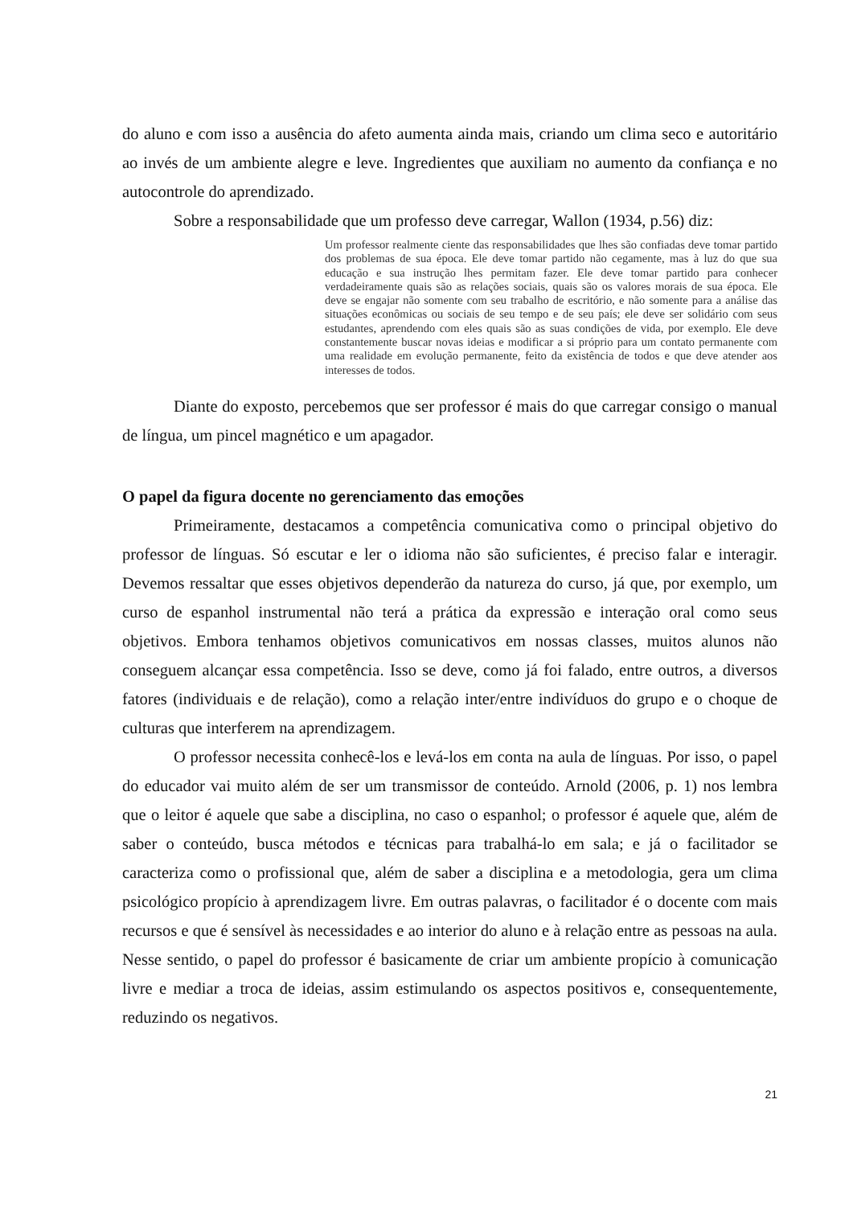do aluno e com isso a ausência do afeto aumenta ainda mais, criando um clima seco e autoritário ao invés de um ambiente alegre e leve. Ingredientes que auxiliam no aumento da confiança e no autocontrole do aprendizado.
Sobre a responsabilidade que um professo deve carregar, Wallon (1934, p.56) diz:
Um professor realmente ciente das responsabilidades que lhes são confiadas deve tomar partido dos problemas de sua época. Ele deve tomar partido não cegamente, mas à luz do que sua educação e sua instrução lhes permitam fazer. Ele deve tomar partido para conhecer verdadeiramente quais são as relações sociais, quais são os valores morais de sua época. Ele deve se engajar não somente com seu trabalho de escritório, e não somente para a análise das situações econômicas ou sociais de seu tempo e de seu país; ele deve ser solidário com seus estudantes, aprendendo com eles quais são as suas condições de vida, por exemplo. Ele deve constantemente buscar novas ideias e modificar a si próprio para um contato permanente com uma realidade em evolução permanente, feito da existência de todos e que deve atender aos interesses de todos.
Diante do exposto, percebemos que ser professor é mais do que carregar consigo o manual de língua, um pincel magnético e um apagador.
O papel da figura docente no gerenciamento das emoções
Primeiramente, destacamos a competência comunicativa como o principal objetivo do professor de línguas. Só escutar e ler o idioma não são suficientes, é preciso falar e interagir. Devemos ressaltar que esses objetivos dependerão da natureza do curso, já que, por exemplo, um curso de espanhol instrumental não terá a prática da expressão e interação oral como seus objetivos. Embora tenhamos objetivos comunicativos em nossas classes, muitos alunos não conseguem alcançar essa competência. Isso se deve, como já foi falado, entre outros, a diversos fatores (individuais e de relação), como a relação inter/entre indivíduos do grupo e o choque de culturas que interferem na aprendizagem.
O professor necessita conhecê-los e levá-los em conta na aula de línguas. Por isso, o papel do educador vai muito além de ser um transmissor de conteúdo. Arnold (2006, p. 1) nos lembra que o leitor é aquele que sabe a disciplina, no caso o espanhol; o professor é aquele que, além de saber o conteúdo, busca métodos e técnicas para trabalhá-lo em sala; e já o facilitador se caracteriza como o profissional que, além de saber a disciplina e a metodologia, gera um clima psicológico propício à aprendizagem livre. Em outras palavras, o facilitador é o docente com mais recursos e que é sensível às necessidades e ao interior do aluno e à relação entre as pessoas na aula. Nesse sentido, o papel do professor é basicamente de criar um ambiente propício à comunicação livre e mediar a troca de ideias, assim estimulando os aspectos positivos e, consequentemente, reduzindo os negativos.
21